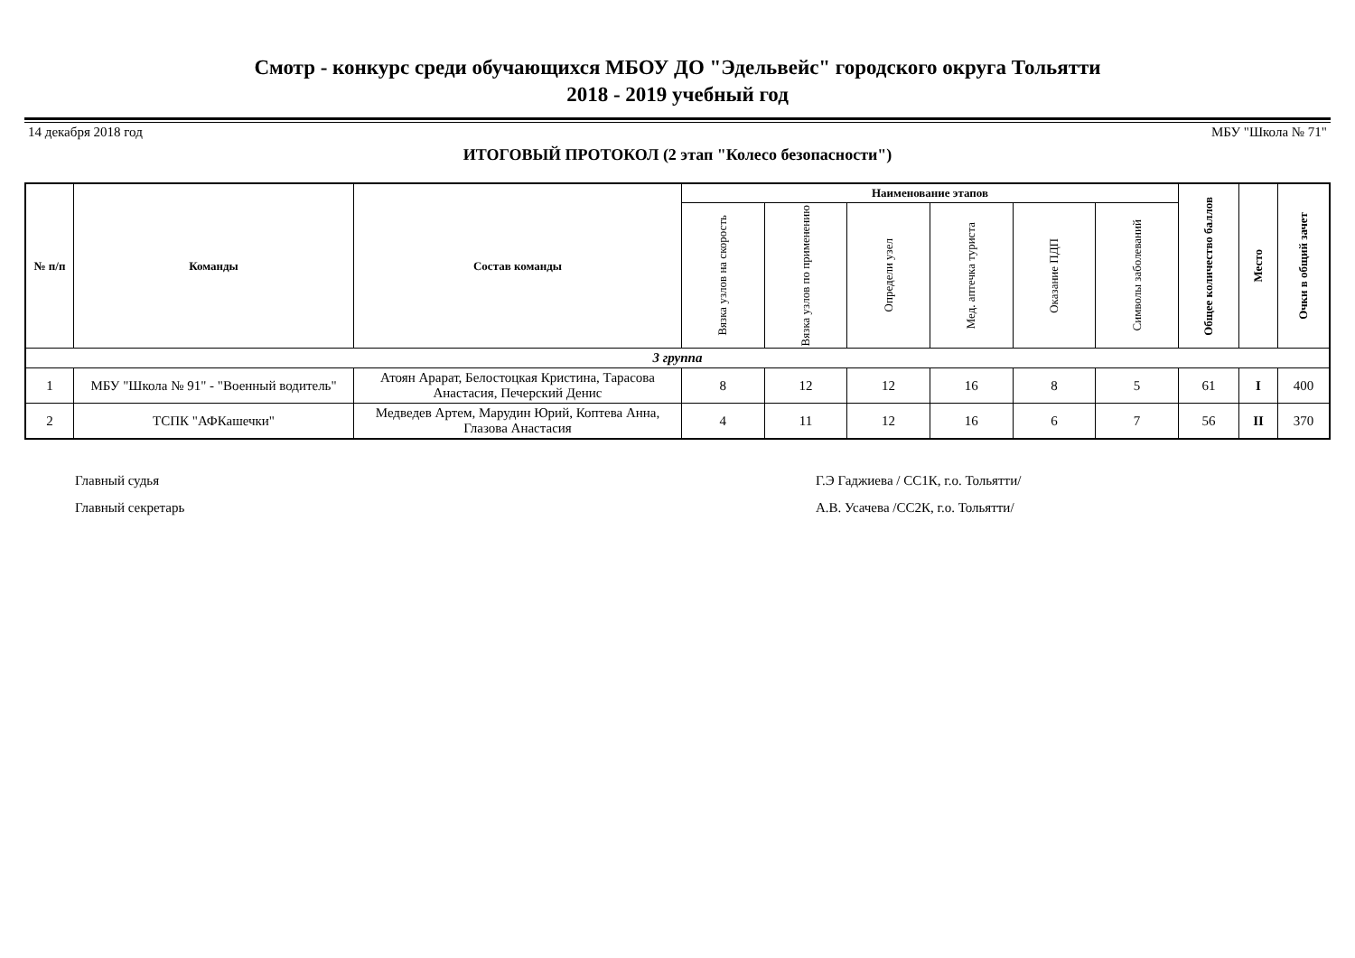Смотр - конкурс среди обучающихся МБОУ ДО "Эдельвейс" городского округа Тольятти
2018 - 2019 учебный год
14 декабря 2018 год МБУ "Школа № 71"
ИТОГОВЫЙ ПРОТОКОЛ (2 этап "Колесо безопасности")
| № п/п | Команды | Состав команды | Наименование этапов | | | | | | Общее количество баллов | Место | Очки в общий зачет |
| --- | --- | --- | --- | --- | --- | --- | --- | --- | --- | --- | --- |
| | | | Вязка узлов на скорость | Вязка узлов по применению | Определи узел | Мед. аптечка туриста | Оказание ПДП | Символы заболеваний | | | |
| 3 группа | | | | | | | | | | | |
| 1 | МБУ "Школа № 91" - "Военный водитель" | Атоян Арарат, Белостоцкая Кристина, Тарасова Анастасия, Печерский Денис | 8 | 12 | 12 | 16 | 8 | 5 | 61 | I | 400 |
| 2 | ТСПК "АФКашечки" | Медведев Артем, Марудин Юрий, Коптева Анна, Глазова Анастасия | 4 | 11 | 12 | 16 | 6 | 7 | 56 | II | 370 |
Главный судья
Главный секретарь
Г.Э Гаджиева / СС1К, г.о. Тольятти/
А.В. Усачева /СС2К, г.о. Тольятти/